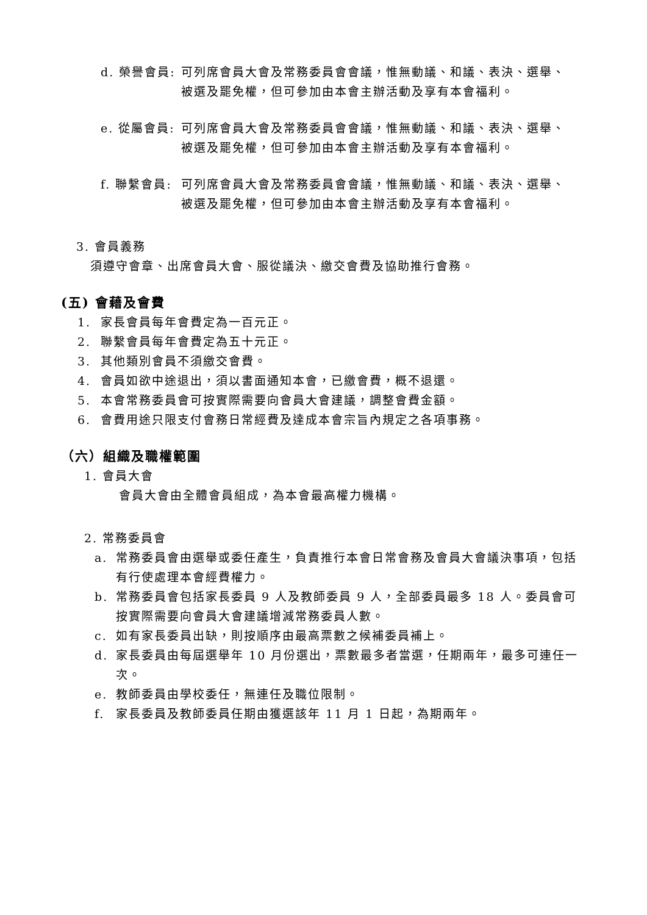d. 榮譽會員: 可列席會員大會及常務委員會會議，惟無動議、和議、表決、選舉、被選及罷免權，但可參加由本會主辦活動及享有本會福利。
e. 從屬會員: 可列席會員大會及常務委員會會議，惟無動議、和議、表決、選舉、被選及罷免權，但可參加由本會主辦活動及享有本會福利。
f. 聯繫會員: 可列席會員大會及常務委員會會議，惟無動議、和議、表決、選舉、被選及罷免權，但可參加由本會主辦活動及享有本會福利。
3. 會員義務
須遵守會章、出席會員大會、服從議決、繳交會費及協助推行會務。
(五) 會藉及會費
1. 家長會員每年會費定為一百元正。
2. 聯繫會員每年會費定為五十元正。
3. 其他類別會員不須繳交會費。
4. 會員如欲中途退出，須以書面通知本會，已繳會費，概不退還。
5. 本會常務委員會可按實際需要向會員大會建議，調整會費金額。
6. 會費用途只限支付會務日常經費及達成本會宗旨內規定之各項事務。
（六）組織及職權範圍
1. 會員大會
會員大會由全體會員組成，為本會最高權力機構。
2. 常務委員會
a. 常務委員會由選舉或委任產生，負責推行本會日常會務及會員大會議決事項，包括有行使處理本會經費權力。
b. 常務委員會包括家長委員 9 人及教師委員 9 人，全部委員最多 18 人。委員會可按實際需要向會員大會建議增減常務委員人數。
c. 如有家長委員出缺，則按順序由最高票數之候補委員補上。
d. 家長委員由每屆選舉年 10 月份選出，票數最多者當選，任期兩年，最多可連任一次。
e. 教師委員由學校委任，無連任及職位限制。
f. 家長委員及教師委員任期由獲選該年 11 月 1 日起，為期兩年。